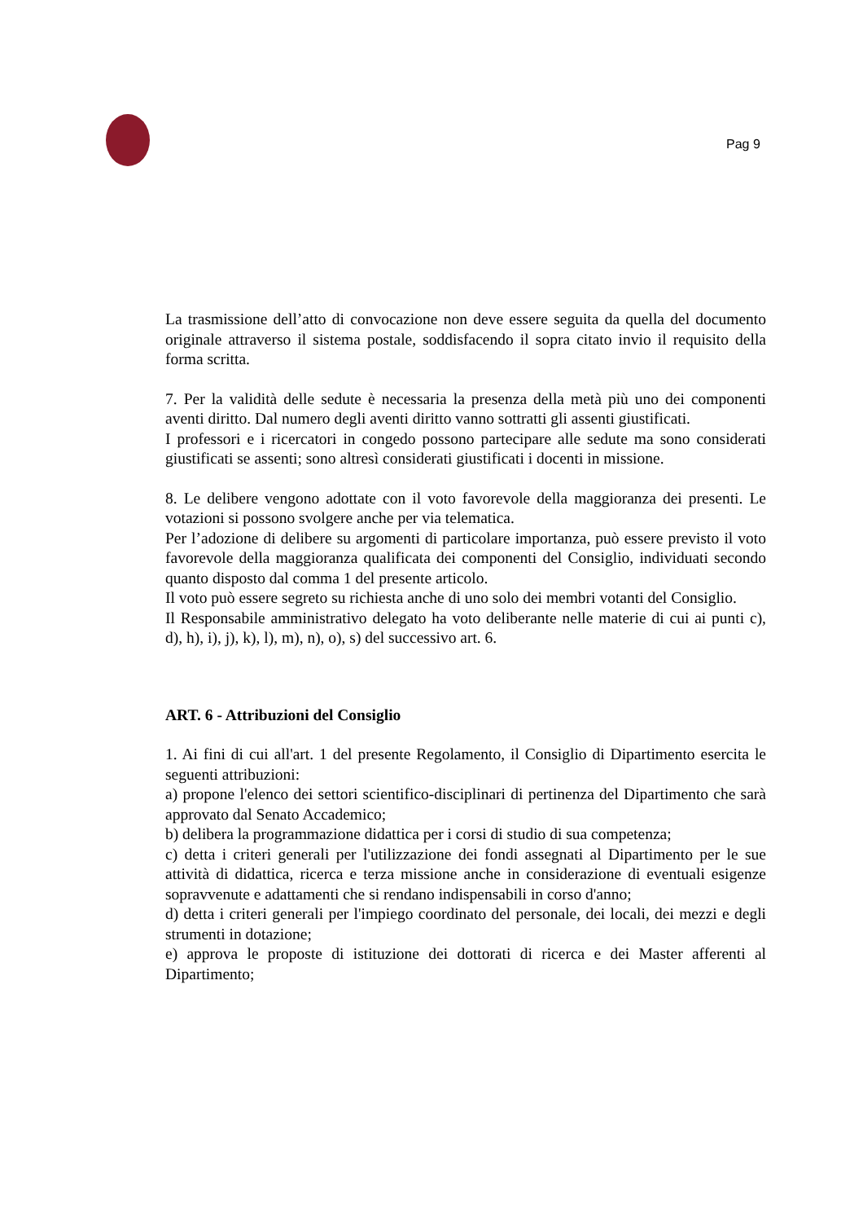Pag 9
La trasmissione dell’atto di convocazione non deve essere seguita da quella del documento originale attraverso il sistema postale, soddisfacendo il sopra citato invio il requisito della forma scritta.
7. Per la validità delle sedute è necessaria la presenza della metà più uno dei componenti aventi diritto. Dal numero degli aventi diritto vanno sottratti gli assenti giustificati.
I professori e i ricercatori in congedo possono partecipare alle sedute ma sono considerati giustificati se assenti; sono altresì considerati giustificati i docenti in missione.
8. Le delibere vengono adottate con il voto favorevole della maggioranza dei presenti. Le votazioni si possono svolgere anche per via telematica.
Per l’adozione di delibere su argomenti di particolare importanza, può essere previsto il voto favorevole della maggioranza qualificata dei componenti del Consiglio, individuati secondo quanto disposto dal comma 1 del presente articolo.
Il voto può essere segreto su richiesta anche di uno solo dei membri votanti del Consiglio.
Il Responsabile amministrativo delegato ha voto deliberante nelle materie di cui ai punti c), d), h), i), j), k), l), m), n), o), s) del successivo art. 6.
ART. 6 - Attribuzioni del Consiglio
1. Ai fini di cui all'art. 1 del presente Regolamento, il Consiglio di Dipartimento esercita le seguenti attribuzioni:
a) propone l'elenco dei settori scientifico-disciplinari di pertinenza del Dipartimento che sarà approvato dal Senato Accademico;
b) delibera la programmazione didattica per i corsi di studio di sua competenza;
c) detta i criteri generali per l'utilizzazione dei fondi assegnati al Dipartimento per le sue attività di didattica, ricerca e terza missione anche in considerazione di eventuali esigenze sopravvenute e adattamenti che si rendano indispensabili in corso d'anno;
d) detta i criteri generali per l'impiego coordinato del personale, dei locali, dei mezzi e degli strumenti in dotazione;
e) approva le proposte di istituzione dei dottorati di ricerca e dei Master afferenti al Dipartimento;